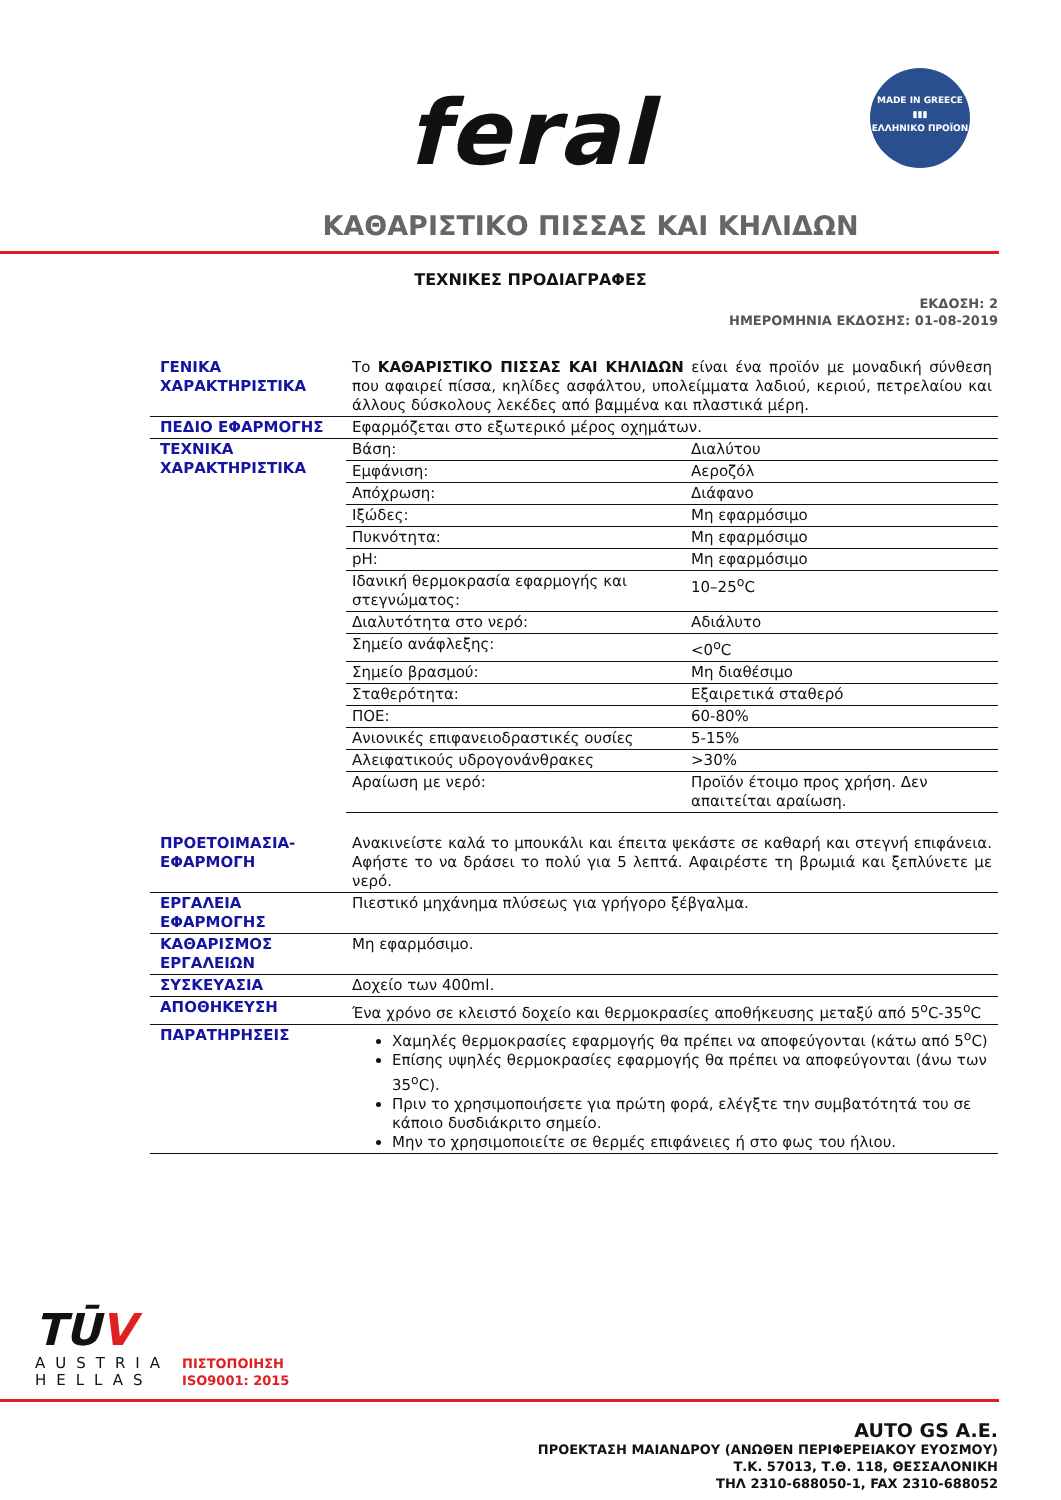feral
MADE IN GREECE
▮▮▮
ΕΛΛΗΝΙΚΟ ΠΡΟΪΟΝ
ΚΑΘΑΡΙΣΤΙΚΟ ΠΙΣΣΑΣ ΚΑΙ ΚΗΛΙΔΩΝ
ΤΕΧΝΙΚΕΣ ΠΡΟΔΙΑΓΡΑΦΕΣ
ΕΚΔΟΣΗ: 2
ΗΜΕΡΟΜΗΝΙΑ ΕΚΔΟΣΗΣ: 01-08-2019
| ΓΕΝΙΚΑ ΧΑΡΑΚΤΗΡΙΣΤΙΚΑ | Το ΚΑΘΑΡΙΣΤΙΚΟ ΠΙΣΣΑΣ ΚΑΙ ΚΗΛΙΔΩΝ είναι ένα προϊόν με μοναδική σύνθεση που αφαιρεί πίσσα, κηλίδες ασφάλτου, υπολείμματα λαδιού, κεριού, πετρελαίου και άλλους δύσκολους λεκέδες από βαμμένα και πλαστικά μέρη. |
| ΠΕΔΙΟ ΕΦΑΡΜΟΓΗΣ | Εφαρμόζεται στο εξωτερικό μέρος οχημάτων. |
| ΤΕΧΝΙΚΑ ΧΑΡΑΚΤΗΡΙΣΤΙΚΑ | / Βάση: / Διαλύτου / / Εμφάνιση: / Αεροζόλ / / Απόχρωση: / Διάφανο / / Ιξώδες: / Μη εφαρμόσιμο / / Πυκνότητα: / Μη εφαρμόσιμο / / pH: / Μη εφαρμόσιμο / / Ιδανική θερμοκρασία εφαρμογής και στεγνώματος: / 10–25<sup>ο</sup>C / / Διαλυτότητα στο νερό: / Αδιάλυτο / / Σημείο ανάφλεξης: / <0<sup>ο</sup>C / / Σημείο βρασμού: / Μη διαθέσιμο / / Σταθερότητα: / Εξαιρετικά σταθερό / / ΠΟΕ: / 60-80% / / Ανιονικές επιφανειοδραστικές ουσίες / 5-15% / / Αλειφατικούς υδρογονάνθρακες / >30% / / Αραίωση με νερό: / Προϊόν έτοιμο προς χρήση. Δεν απαιτείται αραίωση. / |
| ΠΡΟΕΤΟΙΜΑΣΙΑ-ΕΦΑΡΜΟΓΗ | Ανακινείστε καλά το μπουκάλι και έπειτα ψεκάστε σε καθαρή και στεγνή επιφάνεια. Αφήστε το να δράσει το πολύ για 5 λεπτά. Αφαιρέστε τη βρωμιά και ξεπλύνετε με νερό. |
| ΕΡΓΑΛΕΙΑ ΕΦΑΡΜΟΓΗΣ | Πιεστικό μηχάνημα πλύσεως για γρήγορο ξέβγαλμα. |
| ΚΑΘΑΡΙΣΜΟΣ ΕΡΓΑΛΕΙΩΝ | Μη εφαρμόσιμο. |
| ΣΥΣΚΕΥΑΣΙΑ | Δοχείο των 400ml. |
| ΑΠΟΘΗΚΕΥΣΗ | Ένα χρόνο σε κλειστό δοχείο και θερμοκρασίες αποθήκευσης μεταξύ από 5<sup>ο</sup>C-35<sup>ο</sup>C |
| ΠΑΡΑΤΗΡΗΣΕΙΣ | Χαμηλές θερμοκρασίες εφαρμογής θα πρέπει να αποφεύγονται (κάτω από 5<sup>ο</sup>C) Επίσης υψηλές θερμοκρασίες εφαρμογής θα πρέπει να αποφεύγονται (άνω των 35<sup>ο</sup>C). Πριν το χρησιμοποιήσετε για πρώτη φορά, ελέγξτε την συμβατότητά του σε κάποιο δυσδιάκριτο σημείο. Μην το χρησιμοποιείτε σε θερμές επιφάνειες ή στο φως του ήλιου. |
TŪV
AUSTRIA
HELLAS
ΠΙΣΤΟΠΟΙΗΣΗ
ISO9001: 2015
AUTO GS A.E.
ΠΡΟΕΚΤΑΣΗ ΜΑΙΑΝΔΡΟΥ (ΑΝΩΘΕΝ ΠΕΡΙΦΕΡΕΙΑΚΟΥ ΕΥΟΣΜΟΥ)
Τ.Κ. 57013, Τ.Θ. 118, ΘΕΣΣΑΛΟΝΙΚΗ
ΤΗΛ 2310-688050-1, FAX 2310-688052